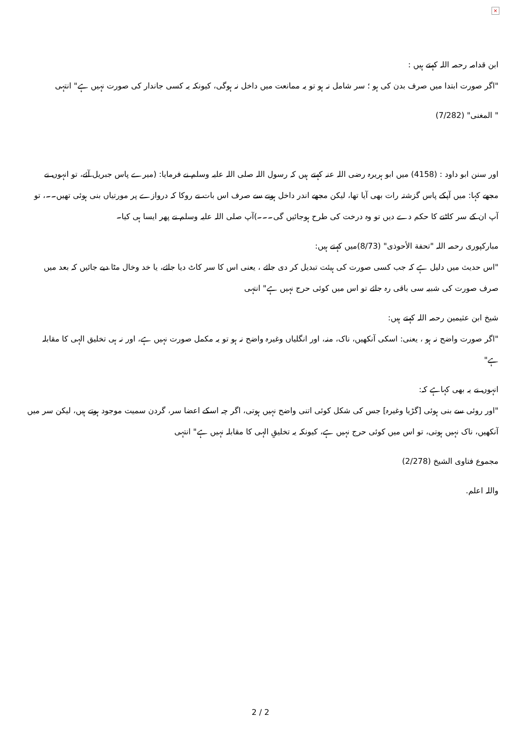×
ابن قدامہ رحمہ اللہ کہتے ہیں :
"اگر صورت ابتدا میں صرف بدن کی ہو ؛ سر شامل نہ ہو تو یہ ممانعت میں داخل نہ ہوگی، کیونکہ یہ کسی جاندار کی صورت نہیں ہے" انتہی
" المغنی" (7/282)
اور سنن ابو داود : (4158) میں ابو ہریرہ رضی اللہ عنہ کہتے ہیں کہ رسول اللہ صلی اللہ علیہ وسلم نے فرمایا: (میرے پاس جبریل آئے، تو انہوں نے مجھے کہا: میں آپکے پاس گزشتہ رات بھی آیا تھا، لیکن مجھے اندر داخل ہونے سے صرف اس بات نے روکا کہ دروازے پر مورتیاں بنی ہوئی تھیں۔۔، تو آپ ان کے سر کاٹنے کا حکم دے دیں تو وہ درخت کی طرح ہوجائیں گی۔۔۔)آپ صلی اللہ علیہ وسلم نے پھر ایسا ہی کیا۔
مبارکپوری رحمہ اللہ "تحفة الأحوذی" (8/73)میں کہتے ہیں:
"اس حدیث میں دلیل ہے کہ جب کسی صورت کی ہیئت تبدیل کر دی جائے ، یعنی اس کا سر کاٹ دیا جائے، یا خد وخال مٹا دیے جائیں کہ بعد میں صرف صورت کی شبیہ سی باقی رہ جائے تو اس میں کوئی حرج نہیں ہے" انتہی
شیخ ابن عثیمین رحمہ اللہ کہتے ہیں:
"اگر صورت واضح نہ ہو ، یعنی: اسکی آنکھیں، ناک، منہ، اور انگلیاں وغیرہ واضح نہ ہو تو یہ مکمل صورت نہیں ہے، اور نہ ہی تخلیق الہی کا مقابلہ ہے"
انہوں نے یہ بھی کہاہے کہ:
"اور روئی سے بنی ہوئی [گڑیا وغیرہ] جس کی شکل کوئی اتنی واضح نہیں ہوتی، اگر چہ اسکے اعضا سر، گردن سمیت موجود ہوتے ہیں، لیکن سر میں آنکھیں، ناک نہیں ہوتی، تو اس میں کوئی حرج نہیں ہے، کیونکہ یہ تخلیقِ الہی کا مقابلہ نہیں ہے" انتہی
مجموع فتاوى الشيخ (2/278)
واللہ اعلم.
2 / 2